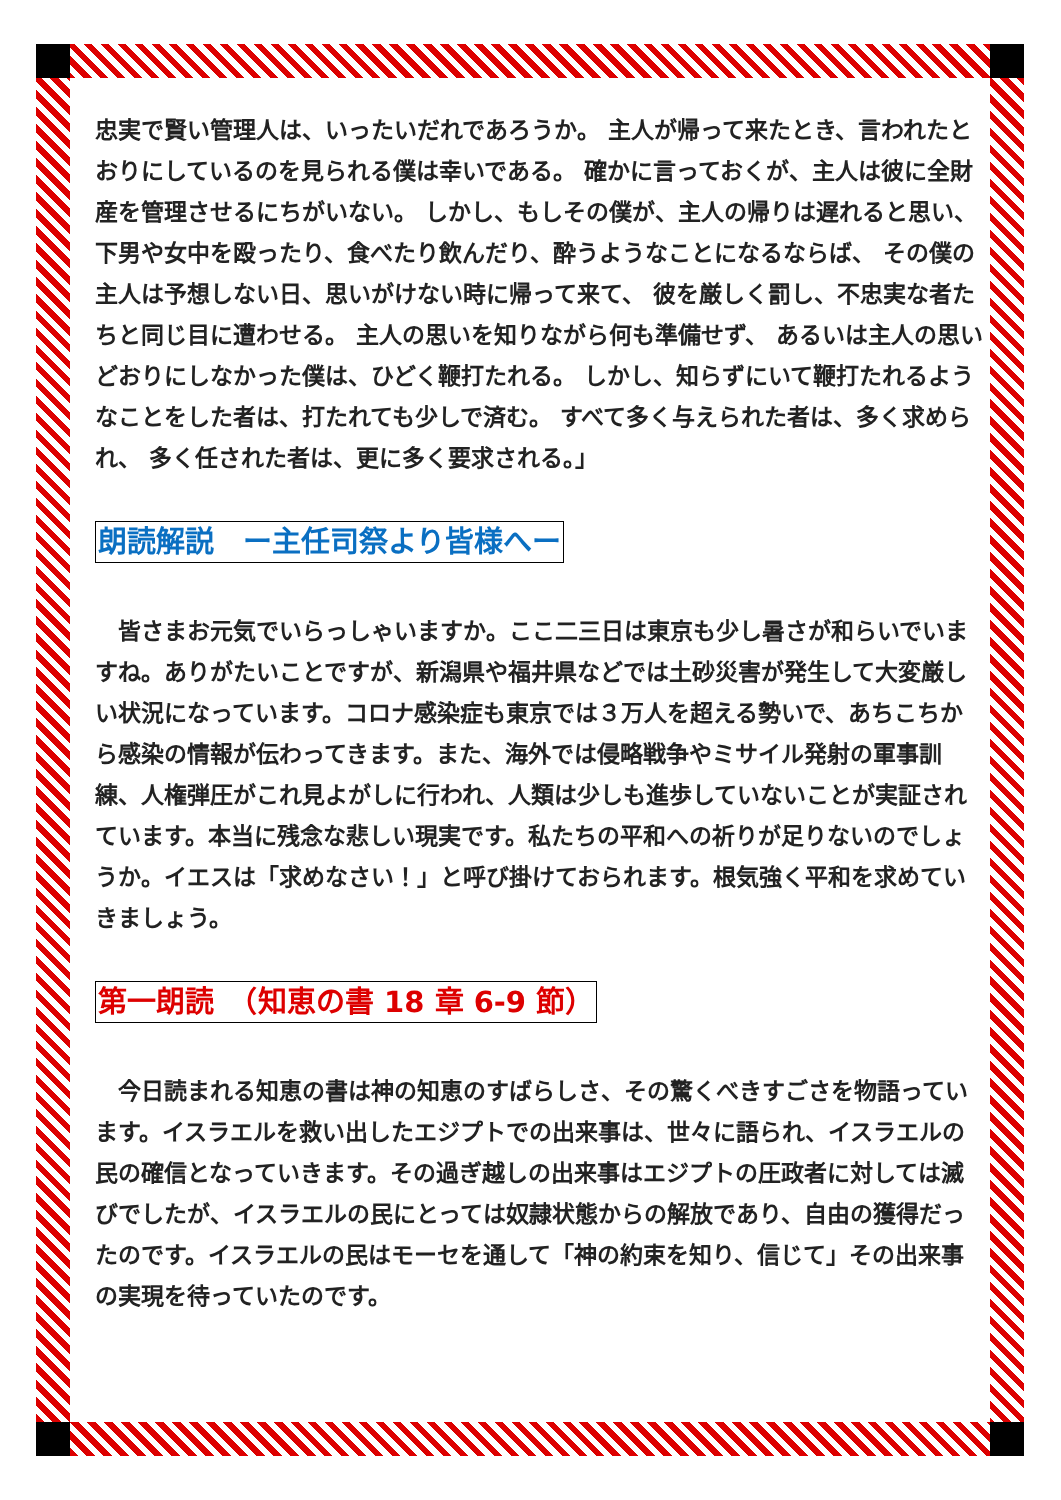忠実で賢い管理人は、いったいだれであろうか。 主人が帰って来たとき、言われたとおりにしているのを見られる僕は幸いである。 確かに言っておくが、主人は彼に全財産を管理させるにちがいない。 しかし、もしその僕が、主人の帰りは遅れると思い、 下男や女中を殴ったり、食べたり飲んだり、酔うようなことになるならば、 その僕の主人は予想しない日、思いがけない時に帰って来て、 彼を厳しく罰し、不忠実な者たちと同じ目に遭わせる。 主人の思いを知りながら何も準備せず、 あるいは主人の思いどおりにしなかった僕は、ひどく鞭打たれる。 しかし、知らずにいて鞭打たれるようなことをした者は、打たれても少しで済む。 すべて多く与えられた者は、多く求められ、 多く任された者は、更に多く要求される。」
朗読解説　ー主任司祭より皆様へー
　皆さまお元気でいらっしゃいますか。ここ二三日は東京も少し暑さが和らいでいますね。ありがたいことですが、新潟県や福井県などでは土砂災害が発生して大変厳しい状況になっています。コロナ感染症も東京では３万人を超える勢いで、あちこちから感染の情報が伝わってきます。また、海外では侵略戦争やミサイル発射の軍事訓練、人権弾圧がこれ見よがしに行われ、人類は少しも進歩していないことが実証されています。本当に残念な悲しい現実です。私たちの平和への祈りが足りないのでしょうか。イエスは「求めなさい！」と呼び掛けておられます。根気強く平和を求めていきましょう。
第一朗読　（知恵の書 18 章 6-9 節）
　今日読まれる知恵の書は神の知恵のすばらしさ、その驚くべきすごさを物語っています。イスラエルを救い出したエジプトでの出来事は、世々に語られ、イスラエルの民の確信となっていきます。その過ぎ越しの出来事はエジプトの圧政者に対しては滅びでしたが、イスラエルの民にとっては奴隷状態からの解放であり、自由の獲得だったのです。イスラエルの民はモーセを通して「神の約束を知り、信じて」その出来事の実現を待っていたのです。